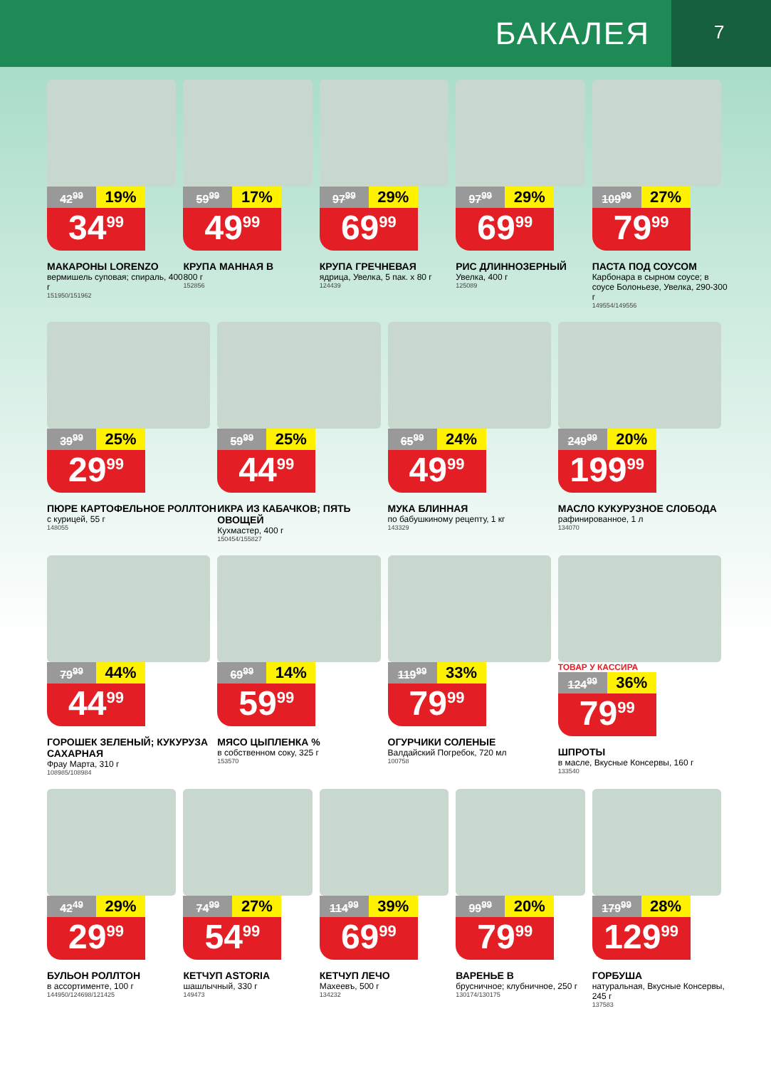БАКАЛЕЯ
7
42<sup>99</sup> 19%
34<sup>99</sup>
МАКАРОНЫ LORENZO
вермишель суповая; спираль, 400 г
151950/151962
59<sup>99</sup> 17%
49<sup>99</sup>
КРУПА МАННАЯ В
800 г
152856
97<sup>99</sup> 29%
69<sup>99</sup>
КРУПА ГРЕЧНЕВАЯ
ядрица, Увелка, 5 пак. х 80 г
124439
97<sup>99</sup> 29%
69<sup>99</sup>
РИС ДЛИННОЗЕРНЫЙ
Увелка, 400 г
125089
109<sup>99</sup> 27%
79<sup>99</sup>
ПАСТА ПОД СОУСОМ
Карбонара в сырном соусе; в соусе Болоньезе, Увелка, 290-300 г
149554/149556
39<sup>99</sup> 25%
29<sup>99</sup>
ПЮРЕ КАРТОФЕЛЬНОЕ РОЛЛТОН
с курицей, 55 г
148055
59<sup>99</sup> 25%
44<sup>99</sup>
ИКРА ИЗ КАБАЧКОВ; ПЯТЬ ОВОЩЕЙ
Кухмастер, 400 г
150454/155827
65<sup>99</sup> 24%
49<sup>99</sup>
МУКА БЛИННАЯ
по бабушкиному рецепту, 1 кг
143329
249<sup>99</sup> 20%
199<sup>99</sup>
МАСЛО КУКУРУЗНОЕ СЛОБОДА
рафинированное, 1 л
134070
79<sup>99</sup> 44%
44<sup>99</sup>
ГОРОШЕК ЗЕЛЕНЫЙ; КУКУРУЗА САХАРНАЯ
Фрау Марта, 310 г
108985/108984
69<sup>99</sup> 14%
59<sup>99</sup>
МЯСО ЦЫПЛЕНКА %
в собственном соку, 325 г
153570
119<sup>99</sup> 33%
79<sup>99</sup>
ОГУРЧИКИ СОЛЕНЫЕ
Валдайский Погребок, 720 мл
100758
ТОВАР У КАССИРА
124<sup>99</sup> 36%
79<sup>99</sup>
ШПРОТЫ
в масле, Вкусные Консервы, 160 г
133540
42<sup>49</sup> 29%
29<sup>99</sup>
БУЛЬОН РОЛЛТОН
в ассортименте, 100 г
144950/124698/121425
74<sup>99</sup> 27%
54<sup>99</sup>
КЕТЧУП ASTORIA
шашлычный, 330 г
149473
114<sup>99</sup> 39%
69<sup>99</sup>
КЕТЧУП ЛЕЧО
Махеевъ, 500 г
134232
99<sup>99</sup> 20%
79<sup>99</sup>
ВАРЕНЬЕ В
брусничное; клубничное, 250 г
130174/130175
179<sup>99</sup> 28%
129<sup>99</sup>
ГОРБУША
натуральная, Вкусные Консервы, 245 г
137583